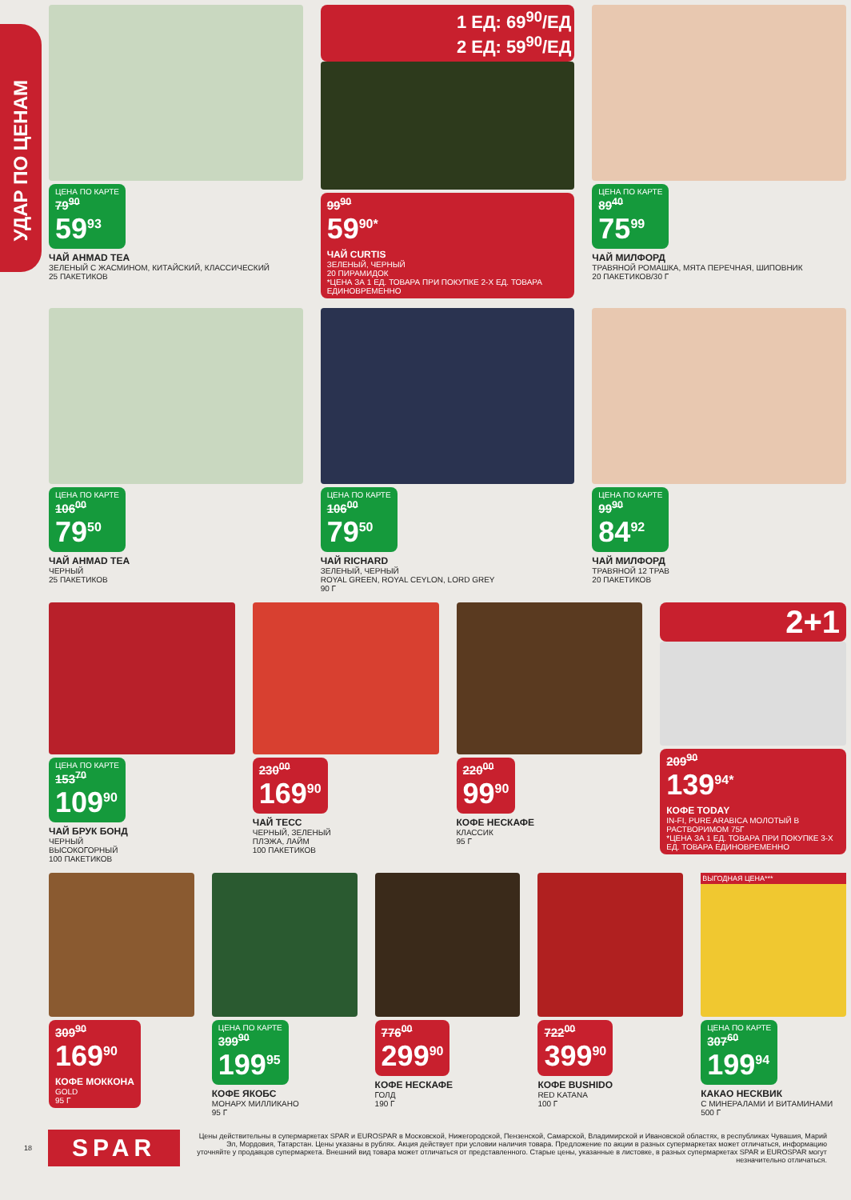УДАР ПО ЦЕНАМ
ЦЕНА ПО КАРТЕ
79<sup>90</sup>
59<sup>93</sup>
ЧАЙ AHMAD TEA
ЗЕЛЕНЫЙ С ЖАСМИНОМ, КИТАЙСКИЙ, КЛАССИЧЕСКИЙ
25 ПАКЕТИКОВ
1 ЕД: 69<sup>90</sup>/ЕД
2 ЕД: 59<sup>90</sup>/ЕД
99<sup>90</sup>
59<sup>90*</sup>
ЧАЙ CURTIS
ЗЕЛЕНЫЙ, ЧЕРНЫЙ
20 ПИРАМИДОК
*ЦЕНА ЗА 1 ЕД. ТОВАРА ПРИ ПОКУПКЕ 2-Х ЕД. ТОВАРА ЕДИНОВРЕМЕННО
ЦЕНА ПО КАРТЕ
89<sup>40</sup>
75<sup>99</sup>
ЧАЙ МИЛФОРД
ТРАВЯНОЙ РОМАШКА, МЯТА ПЕРЕЧНАЯ, ШИПОВНИК
20 ПАКЕТИКОВ/30 Г
ЦЕНА ПО КАРТЕ
106<sup>00</sup>
79<sup>50</sup>
ЧАЙ AHMAD TEA
ЧЕРНЫЙ
25 ПАКЕТИКОВ
ЦЕНА ПО КАРТЕ
106<sup>00</sup>
79<sup>50</sup>
ЧАЙ RICHARD
ЗЕЛЕНЫЙ, ЧЕРНЫЙ
ROYAL GREEN, ROYAL CEYLON, LORD GREY
90 Г
ЦЕНА ПО КАРТЕ
99<sup>90</sup>
84<sup>92</sup>
ЧАЙ МИЛФОРД
ТРАВЯНОЙ 12 ТРАВ
20 ПАКЕТИКОВ
ЦЕНА ПО КАРТЕ
153<sup>70</sup>
109<sup>90</sup>
ЧАЙ БРУК БОНД
ЧЕРНЫЙ
ВЫСОКОГОРНЫЙ
100 ПАКЕТИКОВ
230<sup>00</sup>
169<sup>90</sup>
ЧАЙ ТЕСС
ЧЕРНЫЙ, ЗЕЛЕНЫЙ
ПЛЭЖА, ЛАЙМ
100 ПАКЕТИКОВ
220<sup>00</sup>
99<sup>90</sup>
КОФЕ НЕСКАФЕ
КЛАССИК
95 Г
2+1
209<sup>90</sup>
139<sup>94*</sup>
КОФЕ TODAY
IN-FI, PURE ARABICA МОЛОТЫЙ В РАСТВОРИМОМ 75Г
*ЦЕНА ЗА 1 ЕД. ТОВАРА ПРИ ПОКУПКЕ 3-Х ЕД. ТОВАРА ЕДИНОВРЕМЕННО
309<sup>90</sup>
169<sup>90</sup>
КОФЕ МОККОНА
GOLD
95 Г
ЦЕНА ПО КАРТЕ
399<sup>90</sup>
199<sup>95</sup>
КОФЕ ЯКОБС
МОНАРХ МИЛЛИКАНО
95 Г
776<sup>00</sup>
299<sup>90</sup>
КОФЕ НЕСКАФЕ
ГОЛД
190 Г
722<sup>00</sup>
399<sup>90</sup>
КОФЕ BUSHIDO
RED KATANA
100 Г
ВЫГОДНАЯ ЦЕНА***
ЦЕНА ПО КАРТЕ
307<sup>60</sup>
199<sup>94</sup>
КАКАО НЕСКВИК
С МИНЕРАЛАМИ И ВИТАМИНАМИ
500 Г
18 SPAR Цены действительны в супермаркетах SPAR и EUROSPAR в Московской, Нижегородской, Пензенской, Самарской, Владимирской и Ивановской областях, в республиках Чувашия, Марий Эл, Мордовия, Татарстан. Цены указаны в рублях. Акция действует при условии наличия товара. Предложение по акции в разных супермаркетах может отличаться, информацию уточняйте у продавцов супермаркета. Внешний вид товара может отличаться от представленного. Старые цены, указанные в листовке, в разных супермаркетах SPAR и EUROSPAR могут незначительно отличаться.